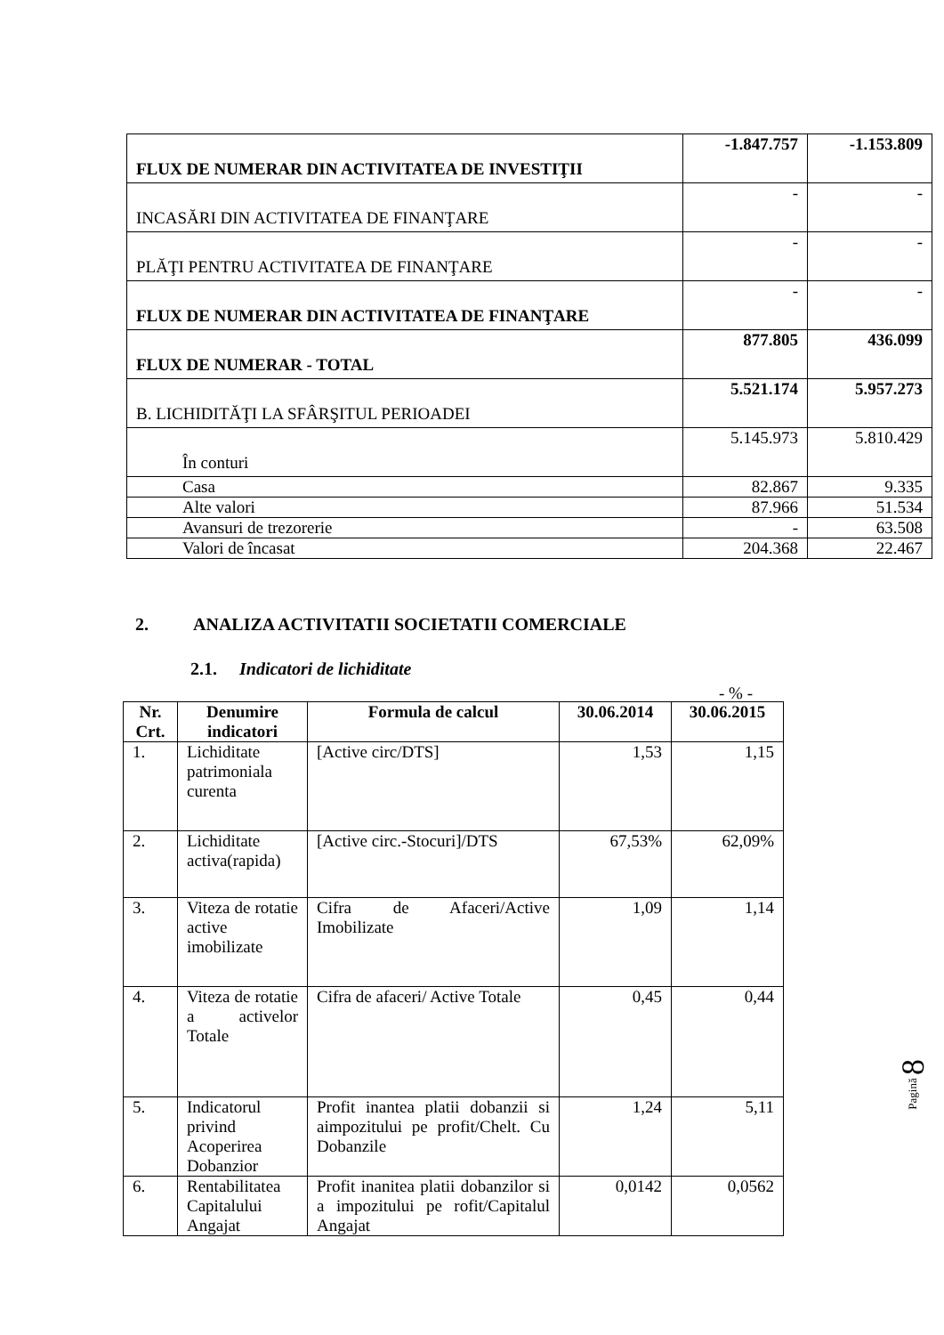| FLUX DE NUMERAR DIN ACTIVITATEA DE INVESTIŢII | -1.847.757 | -1.153.809 |
| INCASĂRI DIN ACTIVITATEA DE FINANŢARE | - | - |
| PLĂŢI PENTRU ACTIVITATEA DE FINANŢARE | - | - |
| FLUX DE NUMERAR DIN ACTIVITATEA DE FINANŢARE | - | - |
| FLUX DE NUMERAR - TOTAL | 877.805 | 436.099 |
| B. LICHIDITĂŢI LA SFÂRŞITUL PERIOADEI | 5.521.174 | 5.957.273 |
| În conturi | 5.145.973 | 5.810.429 |
| Casa | 82.867 | 9.335 |
| Alte valori | 87.966 | 51.534 |
| Avansuri de trezorerie | - | 63.508 |
| Valori de încasat | 204.368 | 22.467 |
2. ANALIZA ACTIVITATII SOCIETATII COMERCIALE
2.1. Indicatori de lichiditate
- % -
| Nr. Crt. | Denumire indicatori | Formula de calcul | 30.06.2014 | 30.06.2015 |
| --- | --- | --- | --- | --- |
| 1. | Lichiditate patrimoniala curenta | [Active circ/DTS] | 1,53 | 1,15 |
| 2. | Lichiditate activa(rapida) | [Active circ.-Stocuri]/DTS | 67,53% | 62,09% |
| 3. | Viteza de rotatie active imobilizate | Cifra de Afaceri/Active Imobilizate | 1,09 | 1,14 |
| 4. | Viteza de rotatie a activelor Totale | Cifra de afaceri/ Active Totale | 0,45 | 0,44 |
| 5. | Indicatorul privind Acoperirea Dobanzior | Profit inantea platii dobanzii si aimpozitului pe profit/Chelt. Cu Dobanzile | 1,24 | 5,11 |
| 6. | Rentabilitatea Capitalului Angajat | Profit inanitea platii dobanzilor si a impozitului pe rofit/Capitalul Angajat | 0,0142 | 0,0562 |
Pagină 8